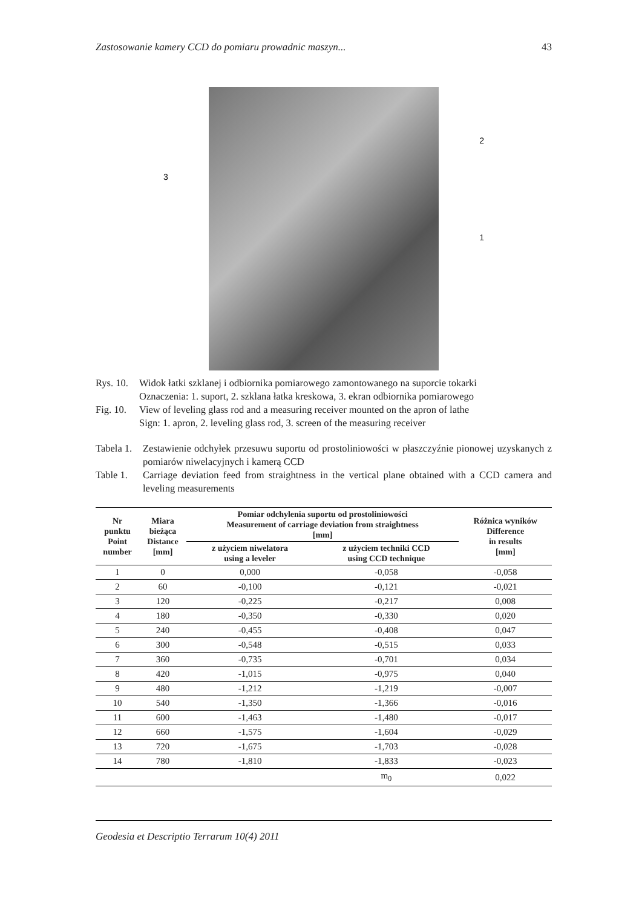Zastosowanie kamery CCD do pomiaru prowadnic maszyn... 43
3
2
1
Rys. 10. Widok łatki szklanej i odbiornika pomiarowego zamontowanego na suporcie tokarki
Oznaczenia: 1. suport, 2. szklana łatka kreskowa, 3. ekran odbiornika pomiarowego
Fig. 10. View of leveling glass rod and a measuring receiver mounted on the apron of lathe
Sign: 1. apron, 2. leveling glass rod, 3. screen of the measuring receiver
Tabela 1. Zestawienie odchyłek przesuwu suportu od prostoliniowości w płaszczyźnie pionowej uzyskanych z pomiarów niwelacyjnych i kamerą CCD
Table 1. Carriage deviation feed from straightness in the vertical plane obtained with a CCD camera and leveling measurements
| Nr punktu Point number | Miara bieżąca Distance [mm] | Pomiar odchylenia suportu od prostoliniowości Measurement of carriage deviation from straightness [mm] | | Różnica wyników Difference in results [mm] |
| --- | --- | --- | --- | --- |
| | | z użyciem niwelatora using a leveler | z użyciem techniki CCD using CCD technique | |
| 1 | 0 | 0,000 | -0,058 | -0,058 |
| 2 | 60 | -0,100 | -0,121 | -0,021 |
| 3 | 120 | -0,225 | -0,217 | 0,008 |
| 4 | 180 | -0,350 | -0,330 | 0,020 |
| 5 | 240 | -0,455 | -0,408 | 0,047 |
| 6 | 300 | -0,548 | -0,515 | 0,033 |
| 7 | 360 | -0,735 | -0,701 | 0,034 |
| 8 | 420 | -1,015 | -0,975 | 0,040 |
| 9 | 480 | -1,212 | -1,219 | -0,007 |
| 10 | 540 | -1,350 | -1,366 | -0,016 |
| 11 | 600 | -1,463 | -1,480 | -0,017 |
| 12 | 660 | -1,575 | -1,604 | -0,029 |
| 13 | 720 | -1,675 | -1,703 | -0,028 |
| 14 | 780 | -1,810 | -1,833 | -0,023 |
| | | | m<sub>0</sub> | 0,022 |
Geodesia et Descriptio Terrarum 10(4) 2011